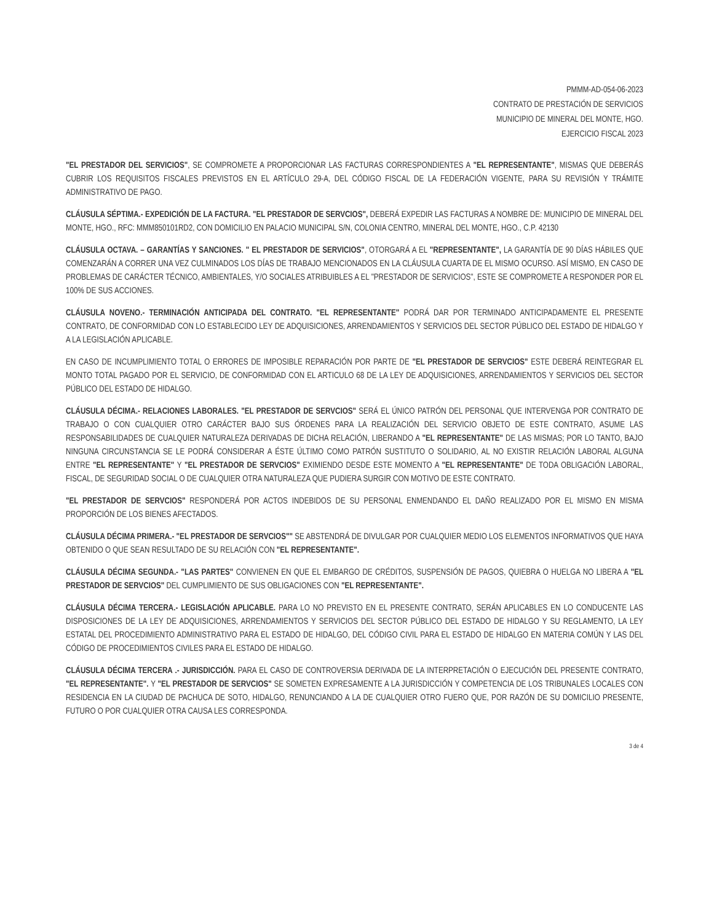PMMM-AD-054-06-2023
CONTRATO DE PRESTACIÓN DE SERVICIOS
MUNICIPIO DE MINERAL DEL MONTE, HGO.
EJERCICIO FISCAL 2023
"EL PRESTADOR DEL SERVICIOS", SE COMPROMETE A PROPORCIONAR LAS FACTURAS CORRESPONDIENTES A "EL REPRESENTANTE", MISMAS QUE DEBERÁS CUBRIR LOS REQUISITOS FISCALES PREVISTOS EN EL ARTÍCULO 29-A, DEL CÓDIGO FISCAL DE LA FEDERACIÓN VIGENTE, PARA SU REVISIÓN Y TRÁMITE ADMINISTRATIVO DE PAGO.
CLÁUSULA SÉPTIMA.- EXPEDICIÓN DE LA FACTURA. "EL PRESTADOR DE SERVCIOS", DEBERÁ EXPEDIR LAS FACTURAS A NOMBRE DE: MUNICIPIO DE MINERAL DEL MONTE, HGO., RFC: MMM850101RD2, CON DOMICILIO EN PALACIO MUNICIPAL S/N, COLONIA CENTRO, MINERAL DEL MONTE, HGO., C.P. 42130
CLÁUSULA OCTAVA. – GARANTÍAS Y SANCIONES. " EL PRESTADOR DE SERVICIOS", OTORGARÁ A EL "REPRESENTANTE", LA GARANTÍA DE 90 DÍAS HÁBILES QUE COMENZARÁN A CORRER UNA VEZ CULMINADOS LOS DÍAS DE TRABAJO MENCIONADOS EN LA CLÁUSULA CUARTA DE EL MISMO OCURSO. ASÍ MISMO, EN CASO DE PROBLEMAS DE CARÁCTER TÉCNICO, AMBIENTALES, Y/O SOCIALES ATRIBUIBLES A EL "PRESTADOR DE SERVICIOS", ESTE SE COMPROMETE A RESPONDER POR EL 100% DE SUS ACCIONES.
CLÁUSULA NOVENO.- TERMINACIÓN ANTICIPADA DEL CONTRATO. "EL REPRESENTANTE" PODRÁ DAR POR TERMINADO ANTICIPADAMENTE EL PRESENTE CONTRATO, DE CONFORMIDAD CON LO ESTABLECIDO LEY DE ADQUISICIONES, ARRENDAMIENTOS Y SERVICIOS DEL SECTOR PÚBLICO DEL ESTADO DE HIDALGO Y A LA LEGISLACIÓN APLICABLE.
EN CASO DE INCUMPLIMIENTO TOTAL O ERRORES DE IMPOSIBLE REPARACIÓN POR PARTE DE "EL PRESTADOR DE SERVCIOS" ESTE DEBERÁ REINTEGRAR EL MONTO TOTAL PAGADO POR EL SERVICIO, DE CONFORMIDAD CON EL ARTICULO 68 DE LA LEY DE ADQUISICIONES, ARRENDAMIENTOS Y SERVICIOS DEL SECTOR PÚBLICO DEL ESTADO DE HIDALGO.
CLÁUSULA DÉCIMA.- RELACIONES LABORALES. "EL PRESTADOR DE SERVCIOS" SERÁ EL ÚNICO PATRÓN DEL PERSONAL QUE INTERVENGA POR CONTRATO DE TRABAJO O CON CUALQUIER OTRO CARÁCTER BAJO SUS ÓRDENES PARA LA REALIZACIÓN DEL SERVICIO OBJETO DE ESTE CONTRATO, ASUME LAS RESPONSABILIDADES DE CUALQUIER NATURALEZA DERIVADAS DE DICHA RELACIÓN, LIBERANDO A "EL REPRESENTANTE" DE LAS MISMAS; POR LO TANTO, BAJO NINGUNA CIRCUNSTANCIA SE LE PODRÁ CONSIDERAR A ÉSTE ÚLTIMO COMO PATRÓN SUSTITUTO O SOLIDARIO, AL NO EXISTIR RELACIÓN LABORAL ALGUNA ENTRE "EL REPRESENTANTE" Y "EL PRESTADOR DE SERVCIOS" EXIMIENDO DESDE ESTE MOMENTO A "EL REPRESENTANTE" DE TODA OBLIGACIÓN LABORAL, FISCAL, DE SEGURIDAD SOCIAL O DE CUALQUIER OTRA NATURALEZA QUE PUDIERA SURGIR CON MOTIVO DE ESTE CONTRATO.
"EL PRESTADOR DE SERVCIOS" RESPONDERÁ POR ACTOS INDEBIDOS DE SU PERSONAL ENMENDANDO EL DAÑO REALIZADO POR EL MISMO EN MISMA PROPORCIÓN DE LOS BIENES AFECTADOS.
CLÁUSULA DÉCIMA PRIMERA.- "EL PRESTADOR DE SERVCIOS"" SE ABSTENDRÁ DE DIVULGAR POR CUALQUIER MEDIO LOS ELEMENTOS INFORMATIVOS QUE HAYA OBTENIDO O QUE SEAN RESULTADO DE SU RELACIÓN CON "EL REPRESENTANTE".
CLÁUSULA DÉCIMA SEGUNDA.- "LAS PARTES" CONVIENEN EN QUE EL EMBARGO DE CRÉDITOS, SUSPENSIÓN DE PAGOS, QUIEBRA O HUELGA NO LIBERA A "EL PRESTADOR DE SERVCIOS" DEL CUMPLIMIENTO DE SUS OBLIGACIONES CON "EL REPRESENTANTE".
CLÁUSULA DÉCIMA TERCERA.- LEGISLACIÓN APLICABLE. PARA LO NO PREVISTO EN EL PRESENTE CONTRATO, SERÁN APLICABLES EN LO CONDUCENTE LAS DISPOSICIONES DE LA LEY DE ADQUISICIONES, ARRENDAMIENTOS Y SERVICIOS DEL SECTOR PÚBLICO DEL ESTADO DE HIDALGO Y SU REGLAMENTO, LA LEY ESTATAL DEL PROCEDIMIENTO ADMINISTRATIVO PARA EL ESTADO DE HIDALGO, DEL CÓDIGO CIVIL PARA EL ESTADO DE HIDALGO EN MATERIA COMÚN Y LAS DEL CÓDIGO DE PROCEDIMIENTOS CIVILES PARA EL ESTADO DE HIDALGO.
CLÁUSULA DÉCIMA TERCERA .- JURISDICCIÓN. PARA EL CASO DE CONTROVERSIA DERIVADA DE LA INTERPRETACIÓN O EJECUCIÓN DEL PRESENTE CONTRATO, "EL REPRESENTANTE". Y "EL PRESTADOR DE SERVCIOS" SE SOMETEN EXPRESAMENTE A LA JURISDICCIÓN Y COMPETENCIA DE LOS TRIBUNALES LOCALES CON RESIDENCIA EN LA CIUDAD DE PACHUCA DE SOTO, HIDALGO, RENUNCIANDO A LA DE CUALQUIER OTRO FUERO QUE, POR RAZÓN DE SU DOMICILIO PRESENTE, FUTURO O POR CUALQUIER OTRA CAUSA LES CORRESPONDA.
3 de 4